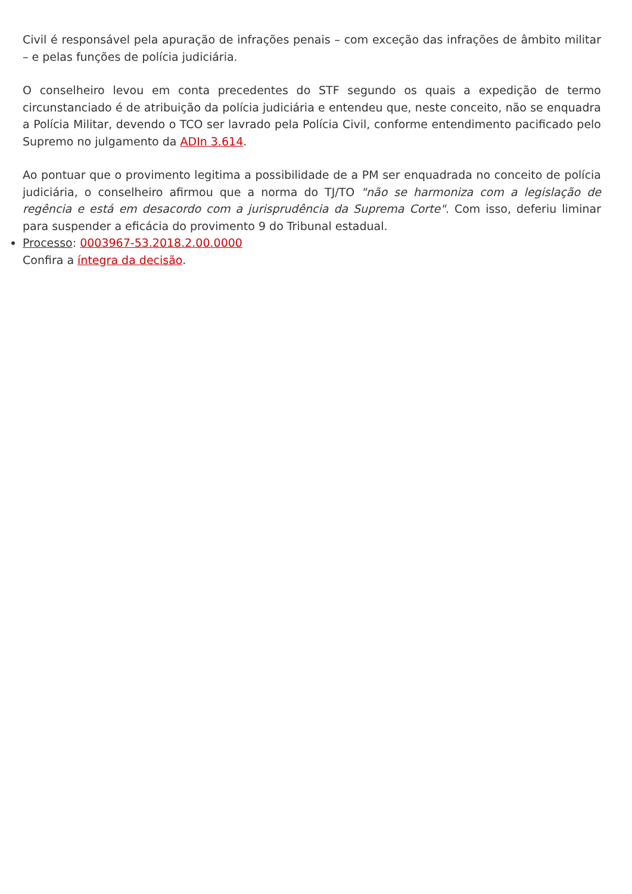Civil é responsável pela apuração de infrações penais – com exceção das infrações de âmbito militar – e pelas funções de polícia judiciária.
O conselheiro levou em conta precedentes do STF segundo os quais a expedição de termo circunstanciado é de atribuição da polícia judiciária e entendeu que, neste conceito, não se enquadra a Polícia Militar, devendo o TCO ser lavrado pela Polícia Civil, conforme entendimento pacificado pelo Supremo no julgamento da ADIn 3.614.
Ao pontuar que o provimento legitima a possibilidade de a PM ser enquadrada no conceito de polícia judiciária, o conselheiro afirmou que a norma do TJ/TO "não se harmoniza com a legislação de regência e está em desacordo com a jurisprudência da Suprema Corte". Com isso, deferiu liminar para suspender a eficácia do provimento 9 do Tribunal estadual.
Processo: 0003967-53.2018.2.00.0000
Confira a íntegra da decisão.